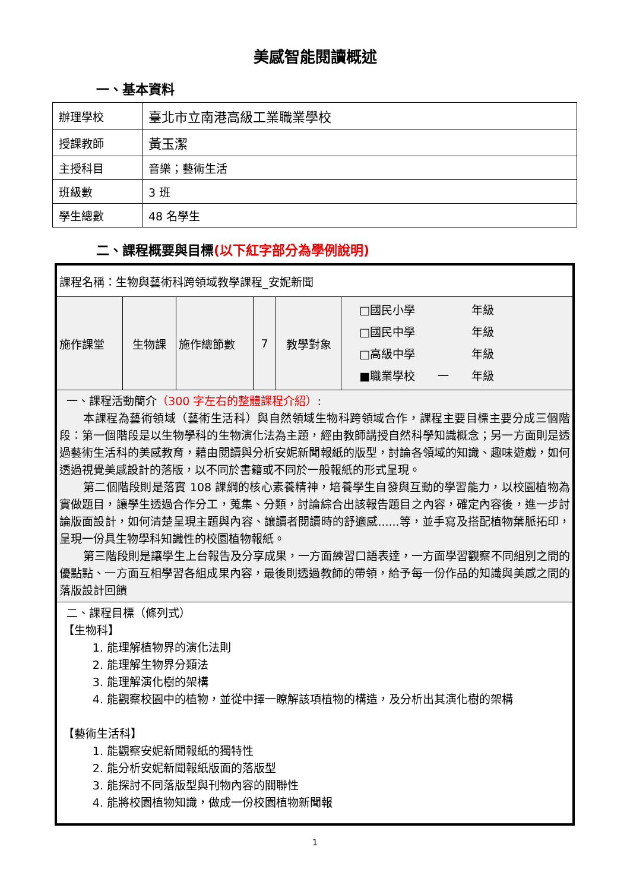美感智能閱讀概述
一、基本資料
| 辦理學校 | 臺北市立南港高級工業職業學校 |
| 授課教師 | 黃玉潔 |
| 主授科目 | 音樂；藝術生活 |
| 班級數 | 3 班 |
| 學生總數 | 48 名學生 |
二、課程概要與目標(以下紅字部分為學例說明)
| 課程名稱：生物與藝術科跨領域教學課程_安妮新聞 | | | | | |
| 施作課堂 | 生物課 | 施作總節數 | 7 | 教學對象 | □國民小學 年級 □國民中學 年級 □高級中學 年級 ■職業學校 一 年級 |
| 一、課程活動簡介 （300 字左右的整體課程介紹） : 本課程為藝術領域（藝術生活科）與自然領域生物科跨領域合作，課程主要目標主要分成三個階段：第一個階段是以生物學科的生物演化法為主題，經由教師講授自然科學知識概念；另一方面則是透過藝術生活科的美感教育，藉由閱讀與分析安妮新聞報紙的版型，討論各領域的知識、趣味遊戲，如何透過視覺美感設計的落版，以不同於書籍或不同於一般報紙的形式呈現。 第二個階段則是落實 108 課綱的核心素養精神，培養學生自發與互動的學習能力，以校園植物為實做題目，讓學生透過合作分工，蒐集、分類，討論綜合出該報告題目之內容，確定內容後，進一步討論版面設計，如何清楚呈現主題與內容、讓讀者閱讀時的舒適感......等，並手寫及搭配植物葉脈拓印，呈現一份具生物學科知識性的校園植物報紙。 第三階段則是讓學生上台報告及分享成果，一方面練習口語表達，一方面學習觀察不同組別之間的優點點、一方面互相學習各組成果內容，最後則透過教師的帶領，給予每一份作品的知識與美感之間的落版設計回饋 | | | | | |
| 二、課程目標（條列式） 【生物科】 1. 能理解植物界的演化法則 2. 能理解生物界分類法 3. 能理解演化樹的架構 4. 能觀察校園中的植物，並從中擇一瞭解該項植物的構造，及分析出其演化樹的架構 【藝術生活科】 1. 能觀察安妮新聞報紙的獨特性 2. 能分析安妮新聞報紙版面的落版型 3. 能探討不同落版型與刊物內容的關聯性 4. 能將校園植物知識，做成一份校園植物新聞報 | | | | | |
1